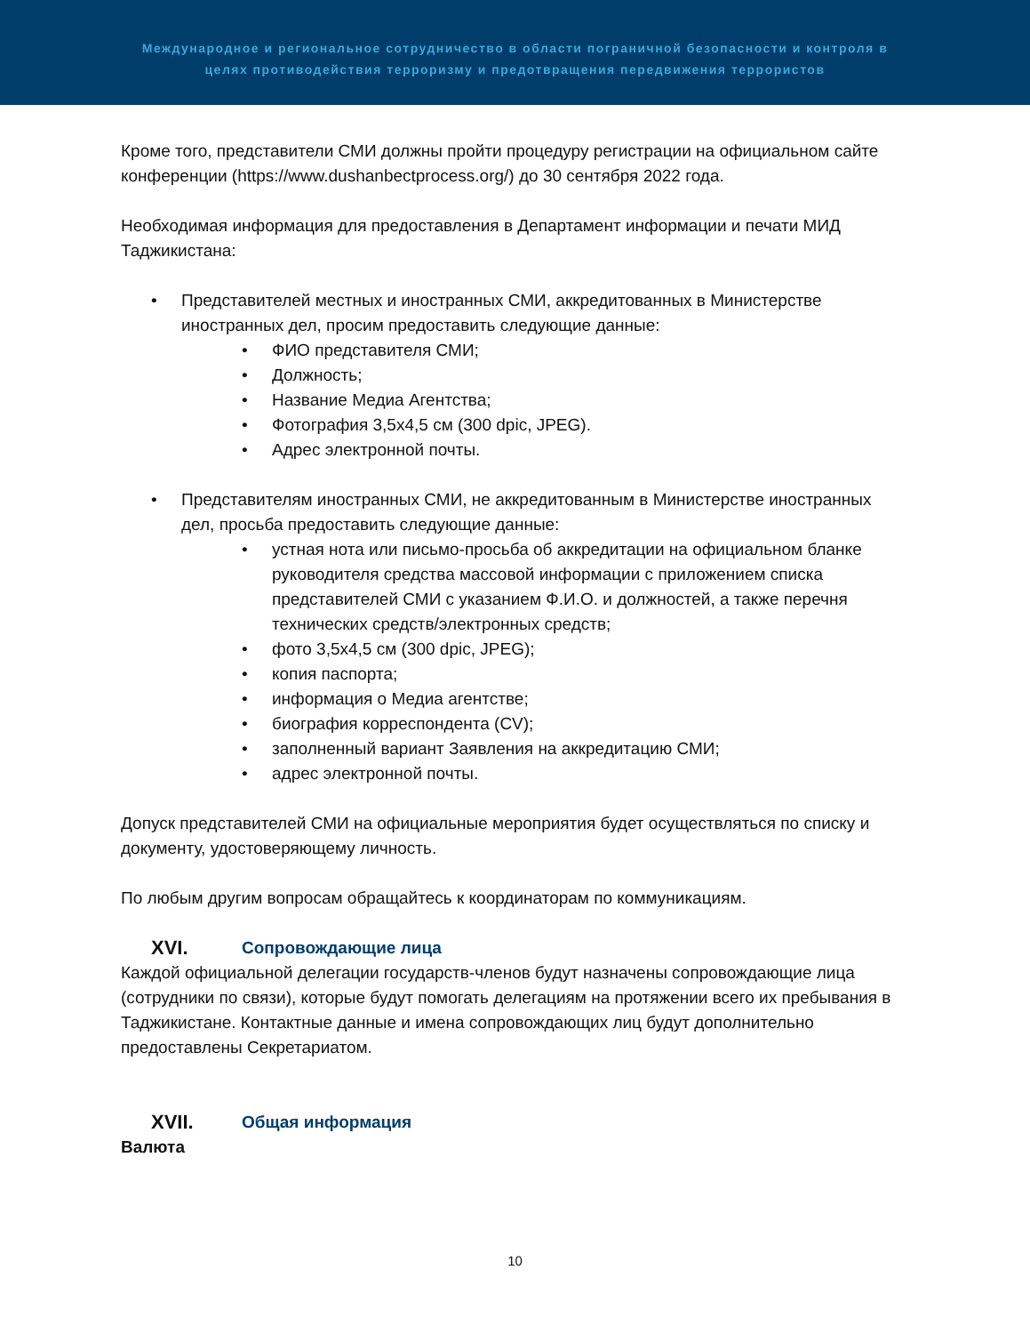Международное и региональное сотрудничество в области пограничной безопасности и контроля в
целях противодействия терроризму и предотвращения передвижения террористов
Кроме того, представители СМИ должны пройти процедуру регистрации на официальном сайте конференции (https://www.dushanbectprocess.org/) до 30 сентября 2022 года.
Необходимая информация для предоставления в Департамент информации и печати МИД Таджикистана:
• Представителей местных и иностранных СМИ, аккредитованных в Министерстве иностранных дел, просим предоставить следующие данные:
• ФИО представителя СМИ;
• Должность;
• Название Медиа Агентства;
• Фотография 3,5х4,5 см (300 dpic, JPEG).
• Адрес электронной почты.
• Представителям иностранных СМИ, не аккредитованным в Министерстве иностранных дел, просьба предоставить следующие данные:
• устная нота или письмо-просьба об аккредитации на официальном бланке руководителя средства массовой информации с приложением списка представителей СМИ с указанием Ф.И.О. и должностей, а также перечня технических средств/электронных средств;
• фото 3,5х4,5 см (300 dpic, JPEG);
• копия паспорта;
• информация о Медиа агентстве;
• биография корреспондента (CV);
• заполненный вариант Заявления на аккредитацию СМИ;
• адрес электронной почты.
Допуск представителей СМИ на официальные мероприятия будет осуществляться по списку и документу, удостоверяющему личность.
По любым другим вопросам обращайтесь к координаторам по коммуникациям.
XVI. Сопровождающие лица
Каждой официальной делегации государств-членов будут назначены сопровождающие лица (сотрудники по связи), которые будут помогать делегациям на протяжении всего их пребывания в Таджикистане. Контактные данные и имена сопровождающих лиц будут дополнительно предоставлены Секретариатом.
XVII. Общая информация
Валюта
10